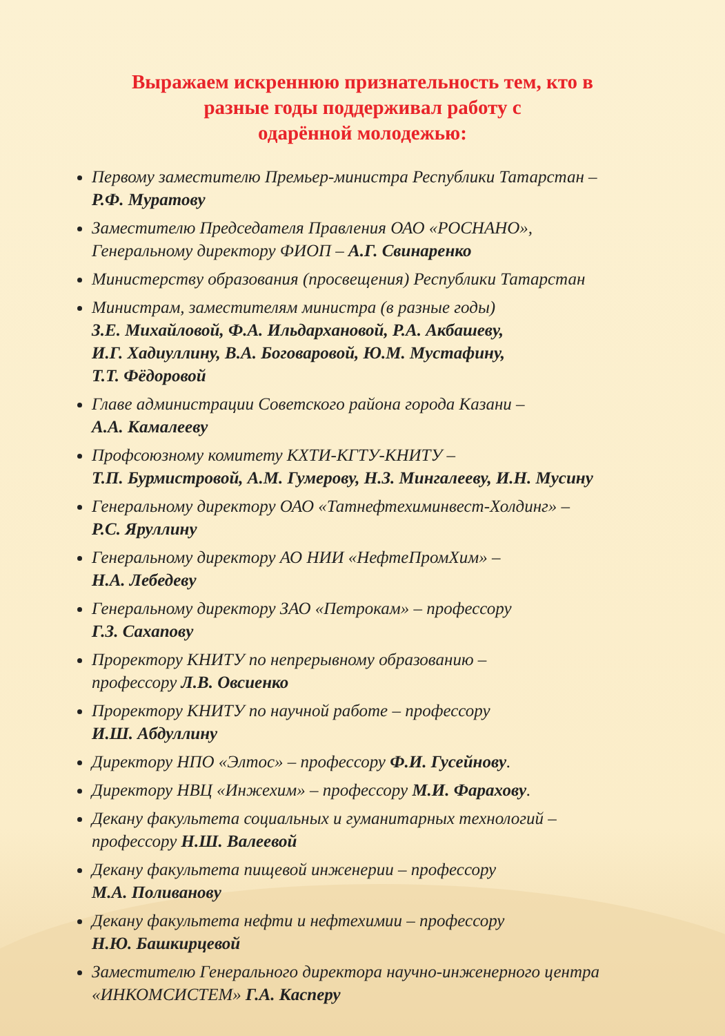Выражаем искреннюю признательность тем, кто в
разные годы поддерживал работу с
одарённой молодежью:
Первому заместителю Премьер-министра Республики Татарстан –
Р.Ф. Муратову
Заместителю Председателя Правления ОАО «РОСНАНО»,
Генеральному директору ФИОП – А.Г. Свинаренко
Министерству образования (просвещения) Республики Татарстан
Министрам, заместителям министра (в разные годы)
З.Е. Михайловой, Ф.А. Ильдархановой, Р.А. Акбашеву,
И.Г. Хадиуллину, В.А. Боговаровой, Ю.М. Мустафину,
Т.Т. Фёдоровой
Главе администрации Советского района города Казани –
А.А. Камалееву
Профсоюзному комитету КХТИ-КГТУ-КНИТУ –
Т.П. Бурмистровой, А.М. Гумерову, Н.З. Мингалееву, И.Н. Мусину
Генеральному директору ОАО «Татнефтехиминвест-Холдинг» –
Р.С. Яруллину
Генеральному директору АО НИИ «НефтеПромХим» –
Н.А. Лебедеву
Генеральному директору ЗАО «Петрокам» – профессору
Г.З. Сахапову
Проректору КНИТУ по непрерывному образованию –
профессору Л.В. Овсиенко
Проректору КНИТУ по научной работе – профессору
И.Ш. Абдуллину
Директору НПО «Элтос» – профессору Ф.И. Гусейнову.
Директору НВЦ «Инжехим» – профессору М.И. Фарахову.
Декану факультета социальных и гуманитарных технологий –
профессору Н.Ш. Валеевой
Декану факультета пищевой инженерии – профессору
М.А. Поливанову
Декану факультета нефти и нефтехимии – профессору
Н.Ю. Башкирцевой
Заместителю Генерального директора научно-инженерного центра
«ИНКОМСИСТЕМ» Г.А. Касперу